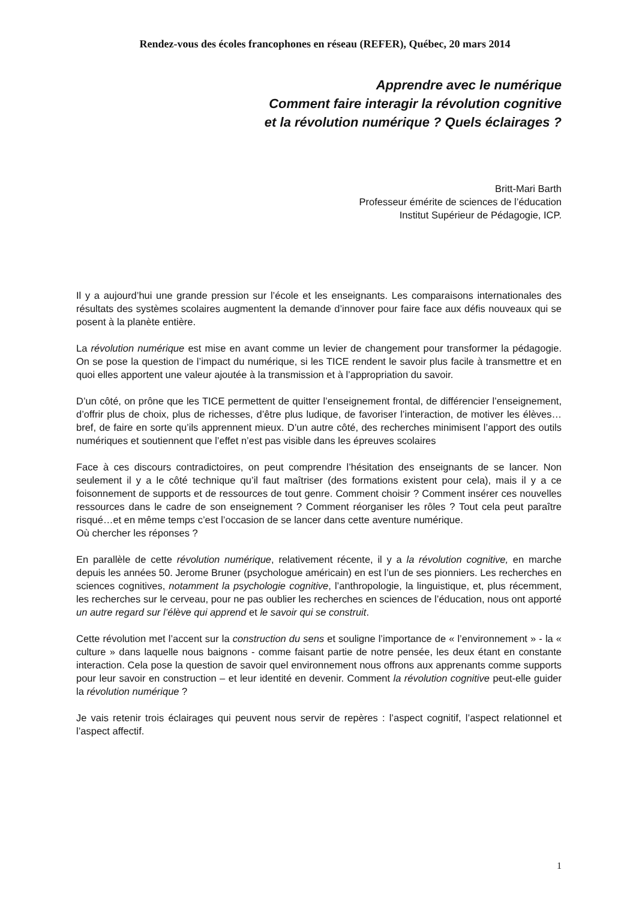Rendez-vous des écoles francophones en réseau (REFER), Québec, 20 mars 2014
Apprendre avec le numérique
Comment faire interagir la révolution cognitive
et la révolution numérique ? Quels éclairages ?
Britt-Mari Barth
Professeur émérite de sciences de l’éducation
Institut Supérieur de Pédagogie, ICP.
Il y a aujourd’hui une grande pression sur l’école et les enseignants. Les comparaisons internationales des résultats des systèmes scolaires augmentent la demande d’innover pour faire face aux défis nouveaux qui se posent à la planète entière.
La révolution numérique est mise en avant comme un levier de changement pour transformer la pédagogie. On se pose la question de l’impact du numérique, si les TICE rendent le savoir plus facile à transmettre et en quoi elles apportent une valeur ajoutée à la transmission et à l’appropriation du savoir.
D’un côté, on prône que les TICE permettent de quitter l’enseignement frontal, de différencier l’enseignement, d’offrir plus de choix, plus de richesses, d’être plus ludique, de favoriser l’interaction, de motiver les élèves… bref, de faire en sorte qu’ils apprennent mieux. D’un autre côté, des recherches minimisent l’apport des outils numériques et soutiennent que l’effet n’est pas visible dans les épreuves scolaires
Face à ces discours contradictoires, on peut comprendre l’hésitation des enseignants de se lancer. Non seulement il y a le côté technique qu’il faut maîtriser (des formations existent pour cela), mais il y a ce foisonnement de supports et de ressources de tout genre. Comment choisir ? Comment insérer ces nouvelles ressources dans le cadre de son enseignement ? Comment réorganiser les rôles ? Tout cela peut paraître risqué…et en même temps c’est l’occasion de se lancer dans cette aventure numérique.
Où chercher les réponses ?
En parallèle de cette révolution numérique, relativement récente, il y a la révolution cognitive, en marche depuis les années 50. Jerome Bruner (psychologue américain) en est l’un de ses pionniers. Les recherches en sciences cognitives, notamment la psychologie cognitive, l’anthropologie, la linguistique, et, plus récemment, les recherches sur le cerveau, pour ne pas oublier les recherches en sciences de l’éducation, nous ont apporté un autre regard sur l’élève qui apprend et le savoir qui se construit.
Cette révolution met l’accent sur la construction du sens et souligne l’importance de « l’environnement » - la « culture » dans laquelle nous baignons - comme faisant partie de notre pensée, les deux étant en constante interaction. Cela pose la question de savoir quel environnement nous offrons aux apprenants comme supports pour leur savoir en construction – et leur identité en devenir. Comment la révolution cognitive peut-elle guider la révolution numérique ?
Je vais retenir trois éclairages qui peuvent nous servir de repères : l’aspect cognitif, l’aspect relationnel et l’aspect affectif.
1